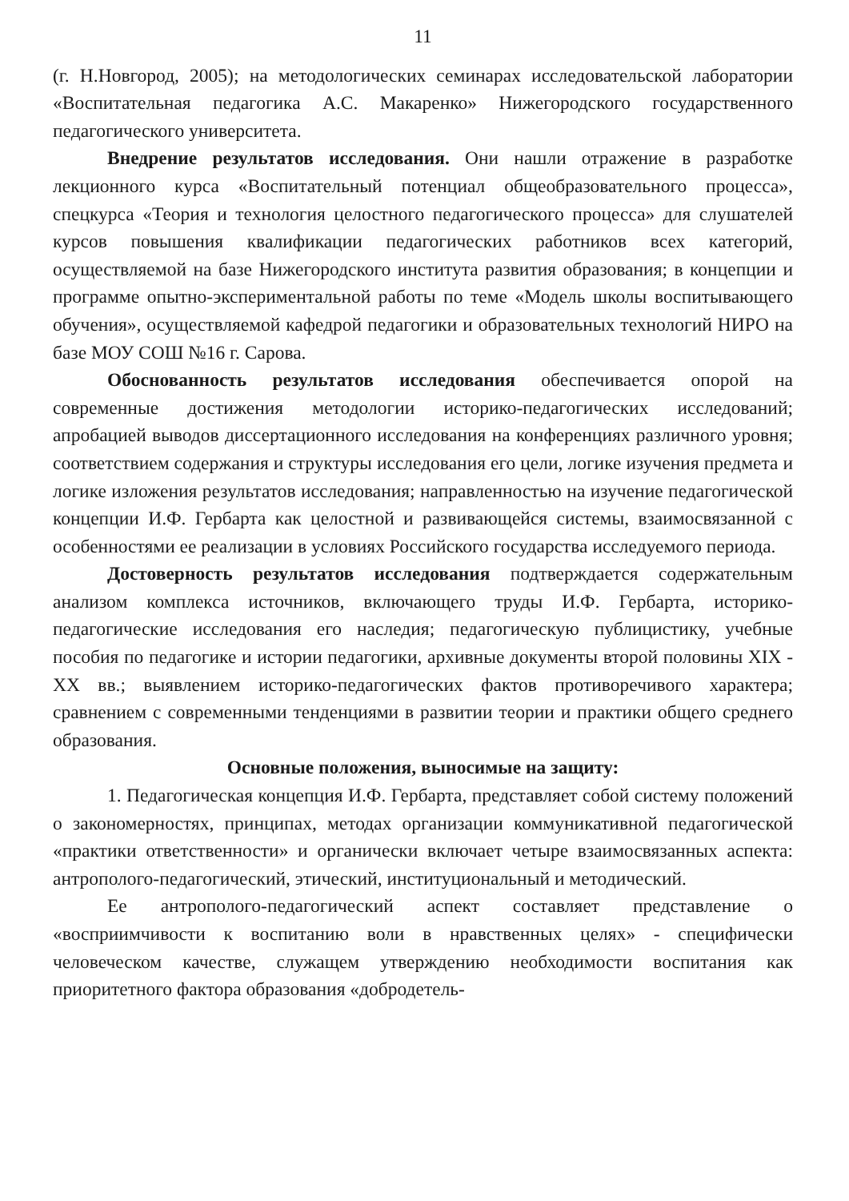11
(г. Н.Новгород, 2005); на методологических семинарах исследовательской лаборатории «Воспитательная педагогика А.С. Макаренко» Нижегородского государственного педагогического университета.
Внедрение результатов исследования. Они нашли отражение в разработке лекционного курса «Воспитательный потенциал общеобразовательного процесса», спецкурса «Теория и технология целостного педагогического процесса» для слушателей курсов повышения квалификации педагогических работников всех категорий, осуществляемой на базе Нижегородского института развития образования; в концепции и программе опытно-экспериментальной работы по теме «Модель школы воспитывающего обучения», осуществляемой кафедрой педагогики и образовательных технологий НИРО на базе МОУ СОШ №16 г. Сарова.
Обоснованность результатов исследования обеспечивается опорой на современные достижения методологии историко-педагогических исследований; апробацией выводов диссертационного исследования на конференциях различного уровня; соответствием содержания и структуры исследования его цели, логике изучения предмета и логике изложения результатов исследования; направленностью на изучение педагогической концепции И.Ф. Гербарта как целостной и развивающейся системы, взаимосвязанной с особенностями ее реализации в условиях Российского государства исследуемого периода.
Достоверность результатов исследования подтверждается содержательным анализом комплекса источников, включающего труды И.Ф. Гербарта, историко-педагогические исследования его наследия; педагогическую публицистику, учебные пособия по педагогике и истории педагогики, архивные документы второй половины XIX - XX вв.; выявлением историко-педагогических фактов противоречивого характера; сравнением с современными тенденциями в развитии теории и практики общего среднего образования.
Основные положения, выносимые на защиту:
1. Педагогическая концепция И.Ф. Гербарта, представляет собой систему положений о закономерностях, принципах, методах организации коммуникативной педагогической «практики ответственности» и органически включает четыре взаимосвязанных аспекта: антрополого-педагогический, этический, институциональный и методический.
Ее антрополого-педагогический аспект составляет представление о «восприимчивости к воспитанию воли в нравственных целях» - специфически человеческом качестве, служащем утверждению необходимости воспитания как приоритетного фактора образования «добродетель-